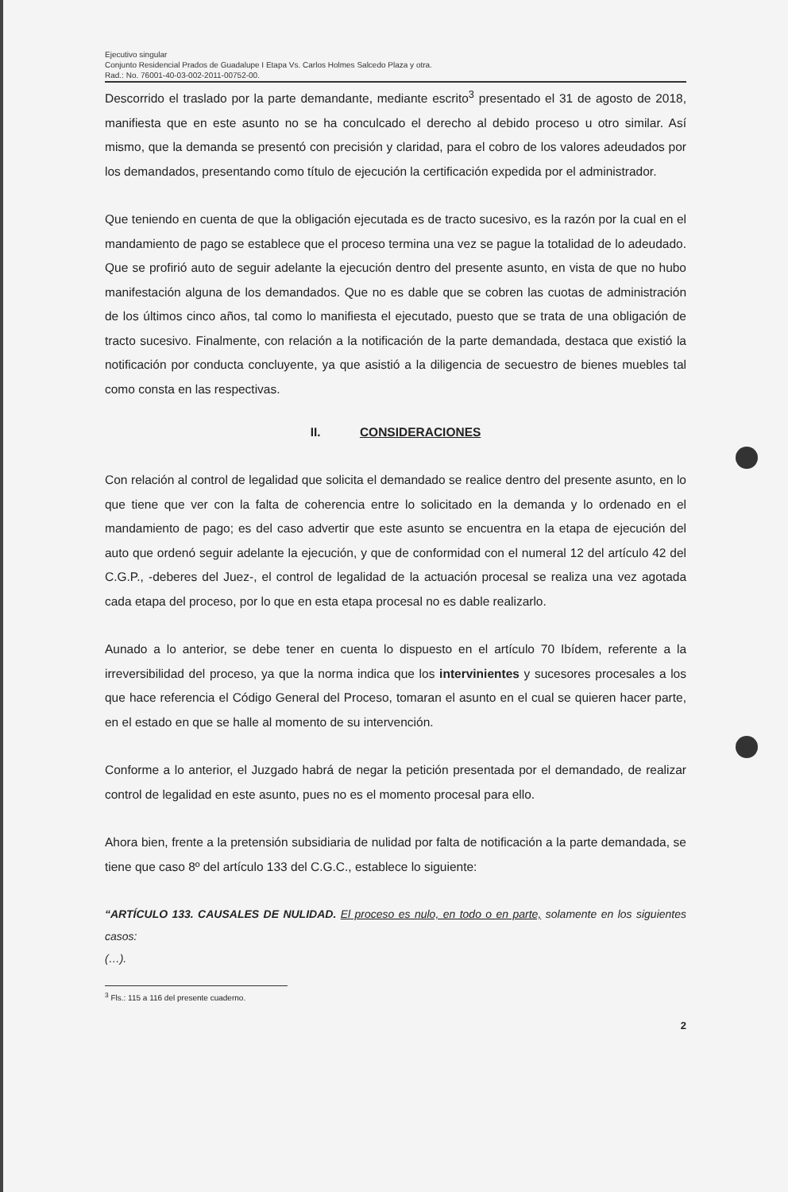Ejecutivo singular
Conjunto Residencial Prados de Guadalupe I Etapa Vs. Carlos Holmes Salcedo Plaza y otra.
Rad.: No. 76001-40-03-002-2011-00752-00.
Descorrido el traslado por la parte demandante, mediante escrito<sup>3</sup> presentado el 31 de agosto de 2018, manifiesta que en este asunto no se ha conculcado el derecho al debido proceso u otro similar. Así mismo, que la demanda se presentó con precisión y claridad, para el cobro de los valores adeudados por los demandados, presentando como título de ejecución la certificación expedida por el administrador.
Que teniendo en cuenta de que la obligación ejecutada es de tracto sucesivo, es la razón por la cual en el mandamiento de pago se establece que el proceso termina una vez se pague la totalidad de lo adeudado. Que se profirió auto de seguir adelante la ejecución dentro del presente asunto, en vista de que no hubo manifestación alguna de los demandados. Que no es dable que se cobren las cuotas de administración de los últimos cinco años, tal como lo manifiesta el ejecutado, puesto que se trata de una obligación de tracto sucesivo. Finalmente, con relación a la notificación de la parte demandada, destaca que existió la notificación por conducta concluyente, ya que asistió a la diligencia de secuestro de bienes muebles tal como consta en las respectivas.
II. CONSIDERACIONES
Con relación al control de legalidad que solicita el demandado se realice dentro del presente asunto, en lo que tiene que ver con la falta de coherencia entre lo solicitado en la demanda y lo ordenado en el mandamiento de pago; es del caso advertir que este asunto se encuentra en la etapa de ejecución del auto que ordenó seguir adelante la ejecución, y que de conformidad con el numeral 12 del artículo 42 del C.G.P., -deberes del Juez-, el control de legalidad de la actuación procesal se realiza una vez agotada cada etapa del proceso, por lo que en esta etapa procesal no es dable realizarlo.
Aunado a lo anterior, se debe tener en cuenta lo dispuesto en el artículo 70 Ibídem, referente a la irreversibilidad del proceso, ya que la norma indica que los intervinientes y sucesores procesales a los que hace referencia el Código General del Proceso, tomaran el asunto en el cual se quieren hacer parte, en el estado en que se halle al momento de su intervención.
Conforme a lo anterior, el Juzgado habrá de negar la petición presentada por el demandado, de realizar control de legalidad en este asunto, pues no es el momento procesal para ello.
Ahora bien, frente a la pretensión subsidiaria de nulidad por falta de notificación a la parte demandada, se tiene que caso 8º del artículo 133 del C.G.C., establece lo siguiente:
“ARTÍCULO 133. CAUSALES DE NULIDAD. El proceso es nulo, en todo o en parte, solamente en los siguientes casos:
(…).
<sup>3</sup> Fls.: 115 a 116 del presente cuaderno.
2